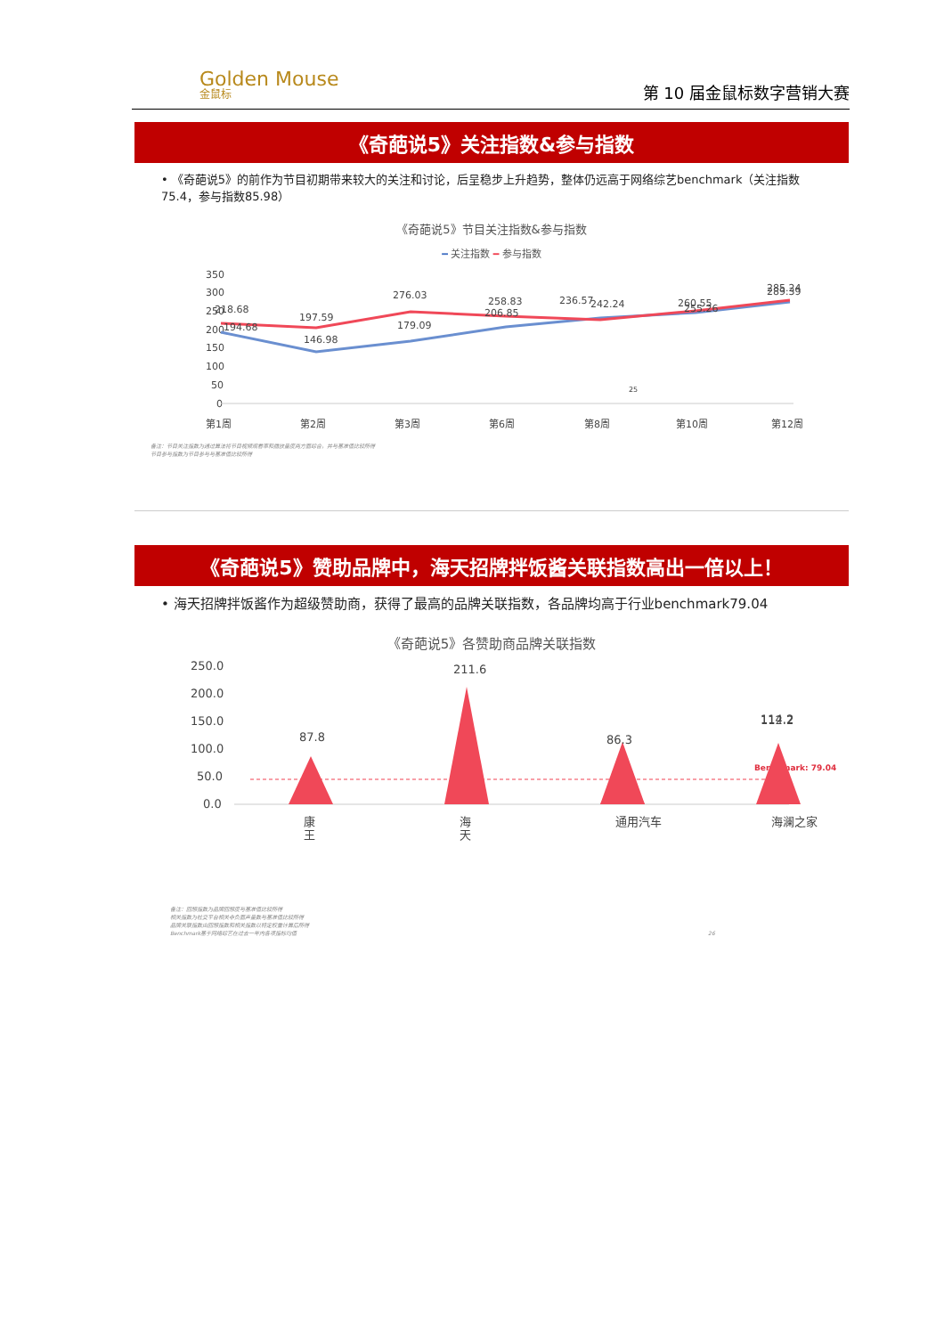Golden Mouse
金鼠标
第 10 届金鼠标数字营销大赛
《奇葩说5》关注指数&参与指数
• 《奇葩说5》的前作为节目初期带来较大的关注和讨论，后呈稳步上升趋势，整体仍远高于网络综艺benchmark（关注指数75.4，参与指数85.98）
《奇葩说5》节目关注指数&参与指数
━ 关注指数 ━ 参与指数
350
300
250
200
150
100
50
0
218.68
194.68
197.59
146.98
276.03
179.09
258.83
206.85
236.57
242.24
260.55
255.26
289.39
285.24
第1周
第2周
第3周
第6周
第8周
第10周
第12周
25
备注：节目关注指数为通过算法将节目视频观看率和播放量度两方面综合，并与基准值比较所得
节目参与指数为节目参与与基准值比较所得
《奇葩说5》赞助品牌中，海天招牌拌饭酱关联指数高出一倍以上！
• 海天招牌拌饭酱作为超级赞助商，获得了最高的品牌关联指数，各品牌均高于行业benchmark79.04
《奇葩说5》各赞助商品牌关联指数
250.0
200.0
150.0
100.0
50.0
0.0
Benchmark: 79.04
87.8
211.6
86.3
114.2
112.2
康
王
海
天
通用汽车
海澜之家
备注：回想指数为品牌回想度与基准值比较所得
相关指数为社交平台相关非负面声量数与基准值比较所得
品牌关联指数由回想指数和相关指数以特定权重计算后所得
Benchmark基于网络综艺在过去一年内各项指标均值 26